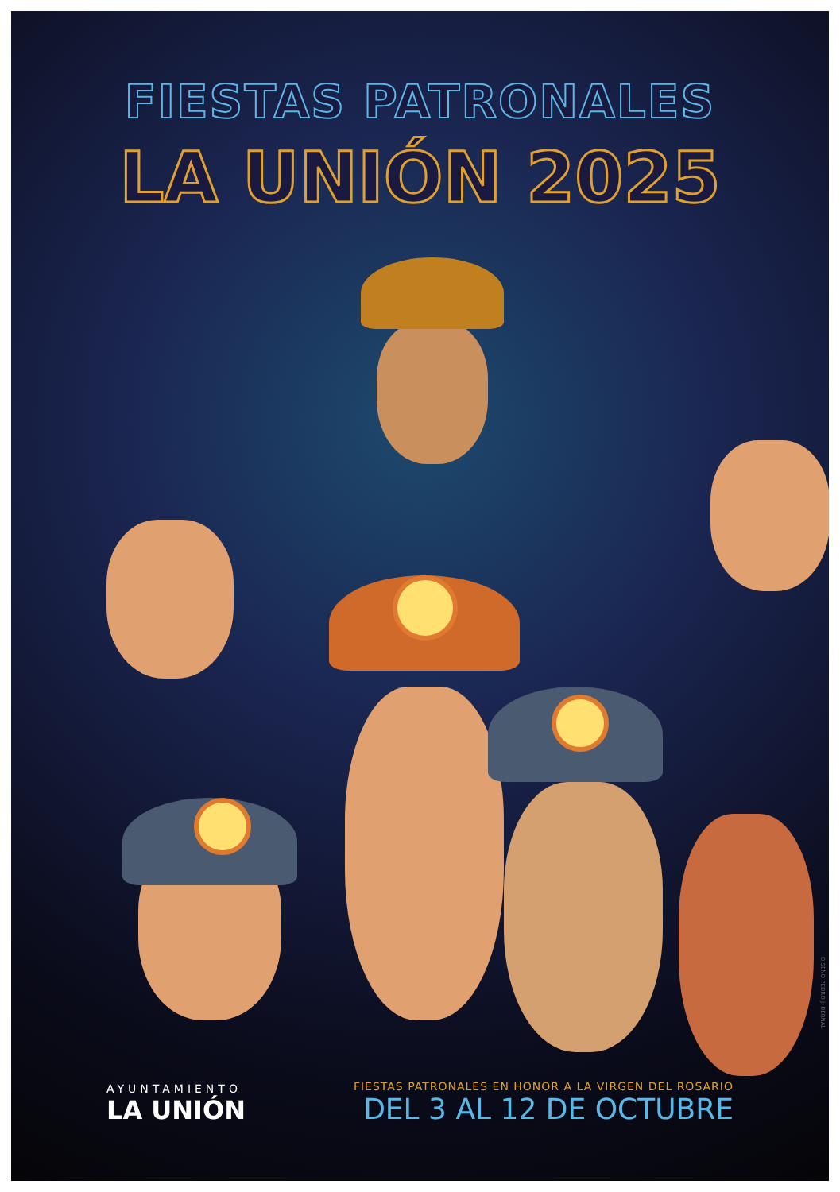FIESTAS PATRONALES
LA UNIÓN 2025
AYUNTAMIENTO
LA UNIÓN
FIESTAS PATRONALES EN HONOR A LA VIRGEN DEL ROSARIO
DEL 3 AL 12 DE OCTUBRE
DISEÑO PEDRO J. BERNAL